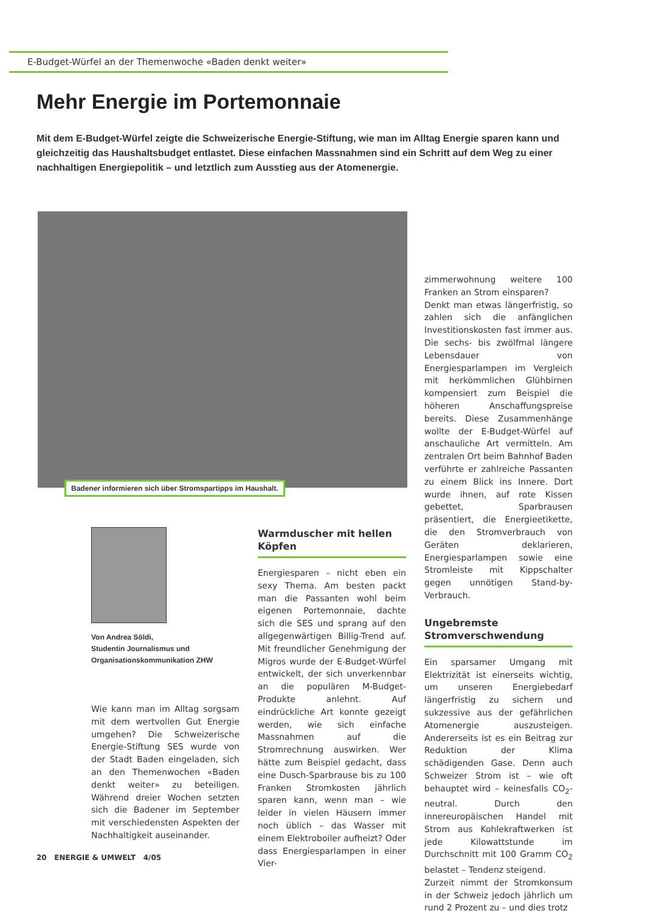E-Budget-Würfel an der Themenwoche «Baden denkt weiter»
Mehr Energie im Portemonnaie
Mit dem E-Budget-Würfel zeigte die Schweizerische Energie-Stiftung, wie man im Alltag Energie sparen kann und gleichzeitig das Haushaltsbudget entlastet. Diese einfachen Massnahmen sind ein Schritt auf dem Weg zu einer nachhaltigen Energiepolitik – und letztlich zum Ausstieg aus der Atomenergie.
Badener informieren sich über Stromspartipps im Haushalt.
Von Andrea Söldi,
Studentin Journalismus und
Organisationskommunikation ZHW
Wie kann man im Alltag sorgsam mit dem wertvollen Gut Energie umgehen? Die Schweizerische Energie-Stiftung SES wurde von der Stadt Baden eingeladen, sich an den Themenwochen «Baden denkt weiter» zu beteiligen. Während dreier Wochen setzten sich die Badener im September mit verschiedensten Aspekten der Nachhaltigkeit auseinander.
Warmduscher mit hellen Köpfen
Energiesparen – nicht eben ein sexy Thema. Am besten packt man die Passanten wohl beim eigenen Portemonnaie, dachte sich die SES und sprang auf den allgegenwärtigen Billig-Trend auf. Mit freundlicher Genehmigung der Migros wurde der E-Budget-Würfel entwickelt, der sich unverkennbar an die populären M-Budget-Produkte anlehnt. Auf eindrückliche Art konnte gezeigt werden, wie sich einfache Massnahmen auf die Stromrechnung auswirken. Wer hätte zum Beispiel gedacht, dass eine Dusch-Sparbrause bis zu 100 Franken Stromkosten jährlich sparen kann, wenn man – wie leider in vielen Häusern immer noch üblich – das Wasser mit einem Elektroboiler aufheizt? Oder dass Energiesparlampen in einer Vier-
zimmerwohnung weitere 100 Franken an Strom einsparen?
Denkt man etwas längerfristig, so zahlen sich die anfänglichen Investitionskosten fast immer aus. Die sechs- bis zwölfmal längere Lebensdauer von Energiesparlampen im Vergleich mit herkömmlichen Glühbirnen kompensiert zum Beispiel die höheren Anschaffungspreise bereits. Diese Zusammenhänge wollte der E-Budget-Würfel auf anschauliche Art vermitteln. Am zentralen Ort beim Bahnhof Baden verführte er zahlreiche Passanten zu einem Blick ins Innere. Dort wurde ihnen, auf rote Kissen gebettet, Sparbrausen präsentiert, die Energieetikette, die den Stromverbrauch von Geräten deklarieren, Energiesparlampen sowie eine Stromleiste mit Kippschalter gegen unnötigen Stand-by-Verbrauch.
Ungebremste Stromverschwendung
Ein sparsamer Umgang mit Elektrizität ist einerseits wichtig, um unseren Energiebedarf längerfristig zu sichern und sukzessive aus der gefährlichen Atomenergie auszusteigen. Andererseits ist es ein Beitrag zur Reduktion der Klima schädigenden Gase. Denn auch Schweizer Strom ist – wie oft behauptet wird – keinesfalls CO<sub>2</sub>-neutral. Durch den innereuropäischen Handel mit Strom aus Kohlekraftwerken ist jede Kilowattstunde im Durchschnitt mit 100 Gramm CO<sub>2</sub> belastet – Tendenz steigend.
Zurzeit nimmt der Stromkonsum in der Schweiz jedoch jährlich um rund 2 Prozent zu – und dies trotz
20 ENERGIE & UMWELT 4/05